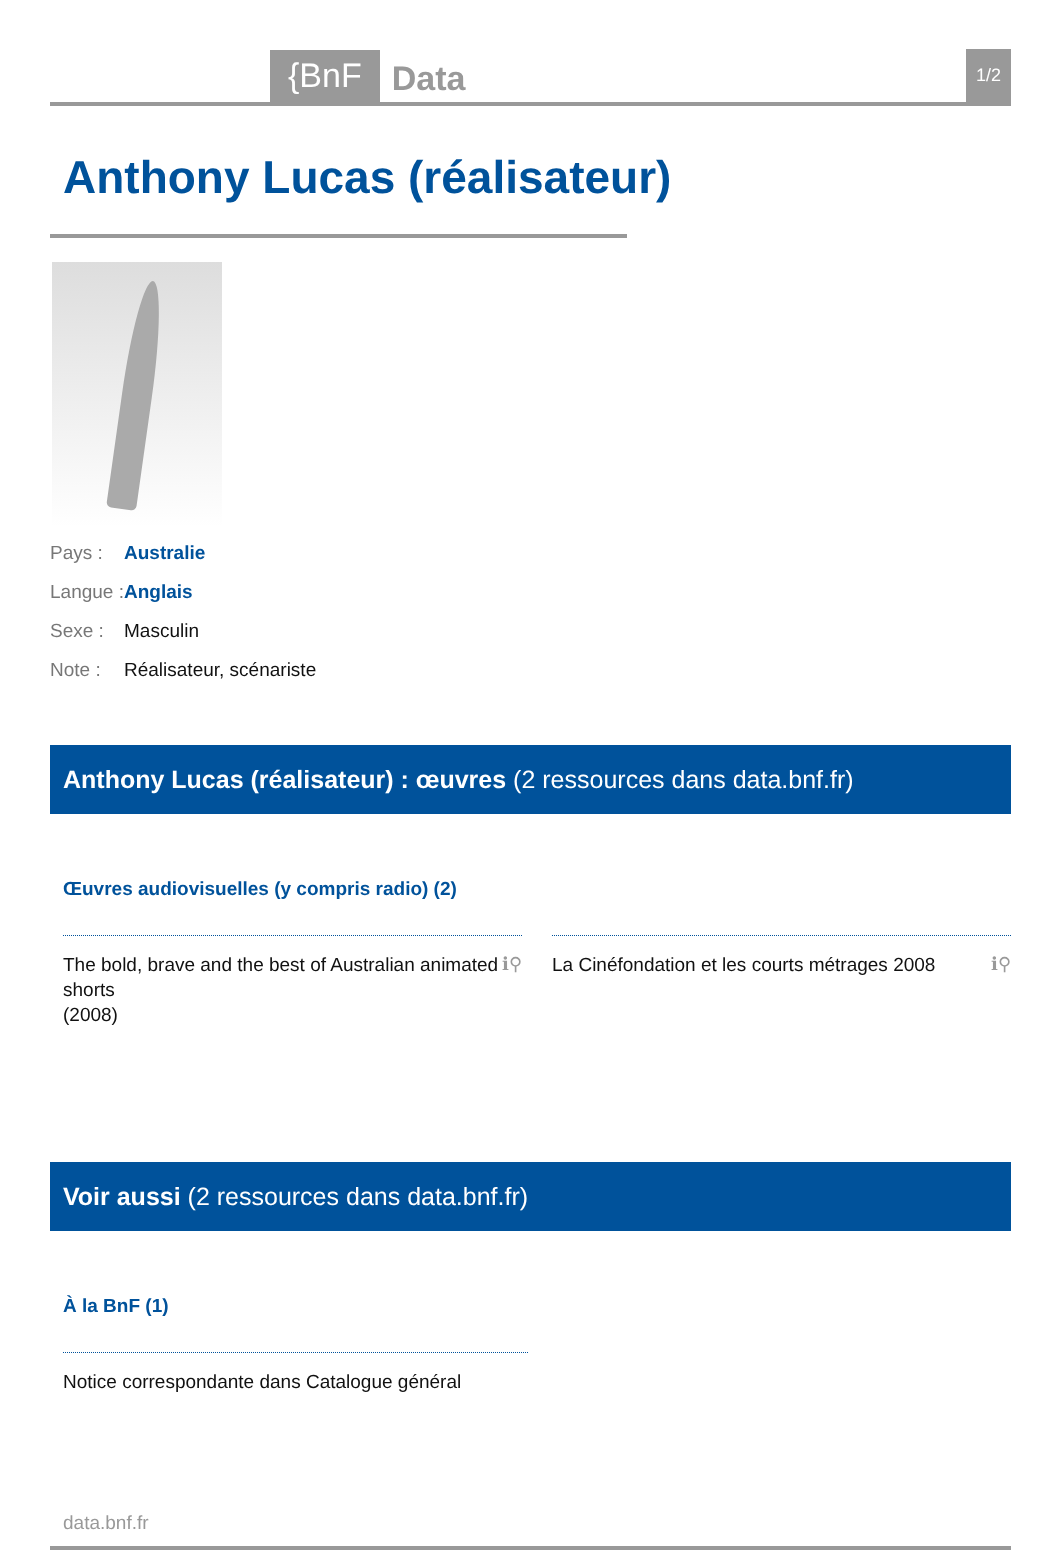{BnF
Data
1/2
Anthony Lucas (réalisateur)
Pays : Australie
Langue : Anglais
Sexe : Masculin
Note : Réalisateur, scénariste
Anthony Lucas (réalisateur) : œuvres (2 ressources dans data.bnf.fr)
Œuvres audiovisuelles (y compris radio) (2)
The bold, brave and the best of Australian animated shorts
(2008) ℹ⚲
La Cinéfondation et les courts métrages 2008 ℹ⚲
Voir aussi (2 ressources dans data.bnf.fr)
À la BnF (1)
Notice correspondante dans Catalogue général
data.bnf.fr